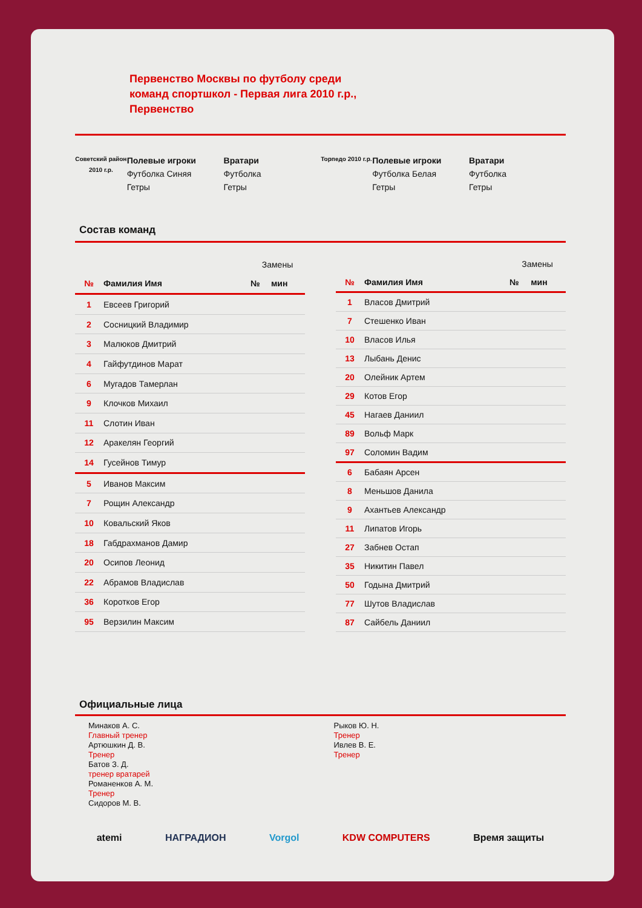Первенство Москвы по футболу среди
команд спортшкол - Первая лига 2010 г.р.,
Первенство
Советский район 2010 г.р.
Полевые игроки
Футболка Синяя
Гетры
Вратари
Футболка
Гетры
Торпедо 2010 г.р.
Полевые игроки
Футболка Белая
Гетры
Вратари
Футболка
Гетры
Состав команд
| | | Замены | |
| № | Фамилия Имя | № | мин |
| 1 | Евсеев Григорий | | |
| 2 | Сосницкий Владимир | | |
| 3 | Малюков Дмитрий | | |
| 4 | Гайфутдинов Марат | | |
| 6 | Мугадов Тамерлан | | |
| 9 | Клочков Михаил | | |
| 11 | Слотин Иван | | |
| 12 | Аракелян Георгий | | |
| 14 | Гусейнов Тимур | | |
| 5 | Иванов Максим | | |
| 7 | Рощин Александр | | |
| 10 | Ковальский Яков | | |
| 18 | Габдрахманов Дамир | | |
| 20 | Осипов Леонид | | |
| 22 | Абрамов Владислав | | |
| 36 | Коротков Егор | | |
| 95 | Верзилин Максим | | |
| | | Замены | |
| № | Фамилия Имя | № | мин |
| 1 | Власов Дмитрий | | |
| 7 | Стешенко Иван | | |
| 10 | Власов Илья | | |
| 13 | Лыбань Денис | | |
| 20 | Олейник Артем | | |
| 29 | Котов Егор | | |
| 45 | Нагаев Даниил | | |
| 89 | Вольф Марк | | |
| 97 | Соломин Вадим | | |
| 6 | Бабаян Арсен | | |
| 8 | Меньшов Данила | | |
| 9 | Ахантьев Александр | | |
| 11 | Липатов Игорь | | |
| 27 | Забнев Остап | | |
| 35 | Никитин Павел | | |
| 50 | Годына Дмитрий | | |
| 77 | Шутов Владислав | | |
| 87 | Сайбель Даниил | | |
Официальные лица
Минаков А. С.
Главный тренер
Артюшкин Д. В.
Тренер
Батов З. Д.
тренер вратарей
Романенков А. М.
Тренер
Сидоров М. В.
Рыков Ю. Н.
Тренер
Ивлев В. Е.
Тренер
atemi НАГРАДИОН Vorgol KDW COMPUTERS Время защиты